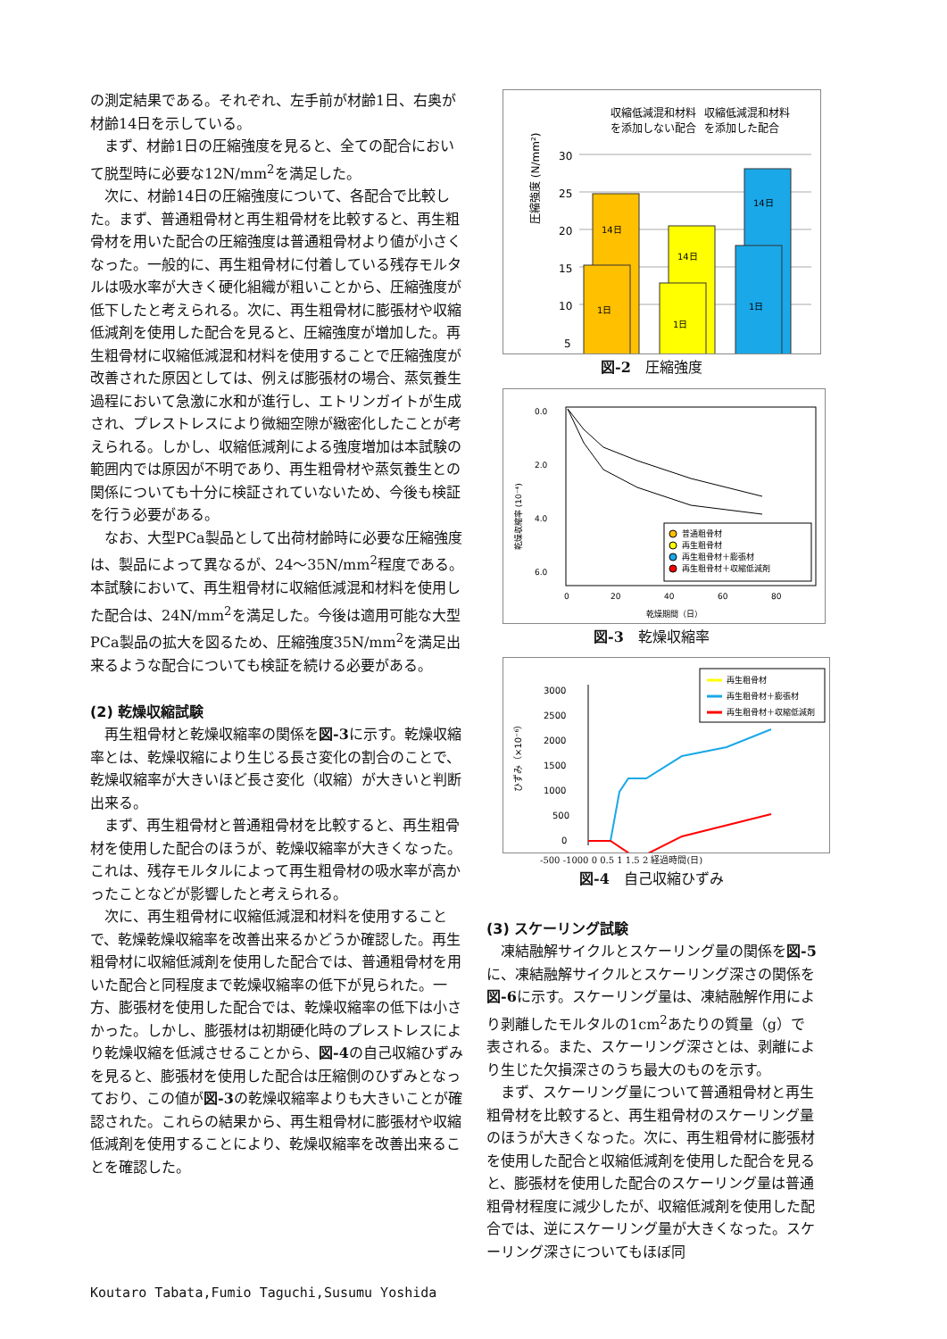の測定結果である。それぞれ、左手前が材齢1日、右奥が材齢14日を示している。
まず、材齢1日の圧縮強度を見ると、全ての配合において脱型時に必要な12N/mm<sup>2</sup>を満足した。
次に、材齢14日の圧縮強度について、各配合で比較した。まず、普通粗骨材と再生粗骨材を比較すると、再生粗骨材を用いた配合の圧縮強度は普通粗骨材より値が小さくなった。一般的に、再生粗骨材に付着している残存モルタルは吸水率が大きく硬化組織が粗いことから、圧縮強度が低下したと考えられる。次に、再生粗骨材に膨張材や収縮低減剤を使用した配合を見ると、圧縮強度が増加した。再生粗骨材に収縮低減混和材料を使用することで圧縮強度が改善された原因としては、例えば膨張材の場合、蒸気養生過程において急激に水和が進行し、エトリンガイトが生成され、プレストレスにより微細空隙が緻密化したことが考えられる。しかし、収縮低減剤による強度増加は本試験の範囲内では原因が不明であり、再生粗骨材や蒸気養生との関係についても十分に検証されていないため、今後も検証を行う必要がある。
なお、大型PCa製品として出荷材齢時に必要な圧縮強度は、製品によって異なるが、24～35N/mm<sup>2</sup>程度である。本試験において、再生粗骨材に収縮低減混和材料を使用した配合は、24N/mm<sup>2</sup>を満足した。今後は適用可能な大型PCa製品の拡大を図るため、圧縮強度35N/mm<sup>2</sup>を満足出来るような配合についても検証を続ける必要がある。
(2) 乾燥収縮試験
再生粗骨材と乾燥収縮率の関係を図-3に示す。乾燥収縮率とは、乾燥収縮により生じる長さ変化の割合のことで、乾燥収縮率が大きいほど長さ変化（収縮）が大きいと判断出来る。
まず、再生粗骨材と普通粗骨材を比較すると、再生粗骨材を使用した配合のほうが、乾燥収縮率が大きくなった。これは、残存モルタルによって再生粗骨材の吸水率が高かったことなどが影響したと考えられる。
次に、再生粗骨材に収縮低減混和材料を使用することで、乾燥乾燥収縮率を改善出来るかどうか確認した。再生粗骨材に収縮低減剤を使用した配合では、普通粗骨材を用いた配合と同程度まで乾燥収縮率の低下が見られた。一方、膨張材を使用した配合では、乾燥収縮率の低下は小さかった。しかし、膨張材は初期硬化時のプレストレスにより乾燥収縮を低減させることから、図-4の自己収縮ひずみを見ると、膨張材を使用した配合は圧縮側のひずみとなっており、この値が図-3の乾燥収縮率よりも大きいことが確認された。これらの結果から、再生粗骨材に膨張材や収縮低減剤を使用することにより、乾燥収縮率を改善出来ることを確認した。
収縮低減混和材料
を添加しない配合
収縮低減混和材料
を添加した配合
圧縮強度 (N/mm²)
30
25
20
15
10
5
14日
1日
14日
1日
14日
1日
図-2　圧縮強度
0.0
2.0
4.0
6.0
乾燥収縮率 (10⁻⁴)
0
20
40
60
80
乾燥期間（日）
普通粗骨材
再生粗骨材
再生粗骨材＋膨張材
再生粗骨材＋収縮低減剤
図-3　乾燥収縮率
3000
2500
2000
1500
1000
500
0
ひずみ（×10⁻⁶）
再生粗骨材
再生粗骨材＋膨張材
再生粗骨材＋収縮低減剤
-500 -1000 0 0.5 1 1.5 2 経過時間(日)
図-4　自己収縮ひずみ
(3) スケーリング試験
凍結融解サイクルとスケーリング量の関係を図-5に、凍結融解サイクルとスケーリング深さの関係を図-6に示す。スケーリング量は、凍結融解作用により剥離したモルタルの1cm<sup>2</sup>あたりの質量（g）で表される。また、スケーリング深さとは、剥離により生じた欠損深さのうち最大のものを示す。
まず、スケーリング量について普通粗骨材と再生粗骨材を比較すると、再生粗骨材のスケーリング量のほうが大きくなった。次に、再生粗骨材に膨張材を使用した配合と収縮低減剤を使用した配合を見ると、膨張材を使用した配合のスケーリング量は普通粗骨材程度に減少したが、収縮低減剤を使用した配合では、逆にスケーリング量が大きくなった。スケーリング深さについてもほぼ同
Koutaro Tabata,Fumio Taguchi,Susumu Yoshida